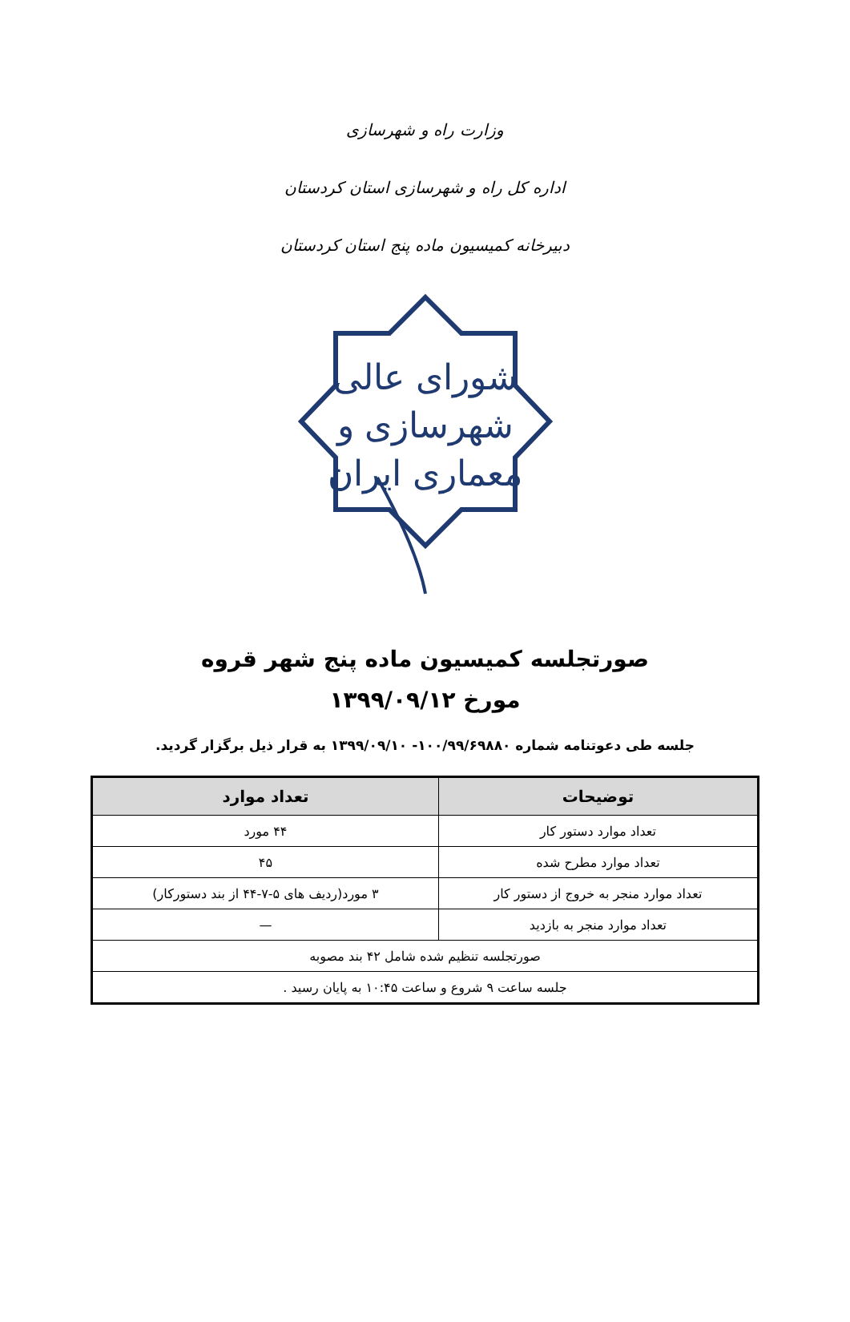وزارت راه و شهرسازی
اداره کل راه و شهرسازی استان کردستان
دبیرخانه کمیسیون ماده پنج استان کردستان
شورای عالی
شهرسازی و
معماری ایران
صورتجلسه کمیسیون ماده پنج شهر قروه
مورخ ۱۳۹۹/۰۹/۱۲
جلسه طی دعوتنامه شماره ۱۰۰/۹۹/۶۹۸۸۰- ۱۳۹۹/۰۹/۱۰ به قرار ذیل برگزار گردید.
| توضیحات | تعداد موارد |
| --- | --- |
| تعداد موارد دستور کار | ۴۴ مورد |
| تعداد موارد مطرح شده | ۴۵ |
| تعداد موارد منجر به خروج از دستور کار | ۳ مورد(ردیف های ۵-۷-۴۴ از بند دستورکار) |
| تعداد موارد منجر به بازدید | — |
| صورتجلسه تنظیم شده شامل ۴۲ بند مصوبه | |
| جلسه ساعت ۹ شروع و ساعت ۱۰:۴۵ به پایان رسید . | |